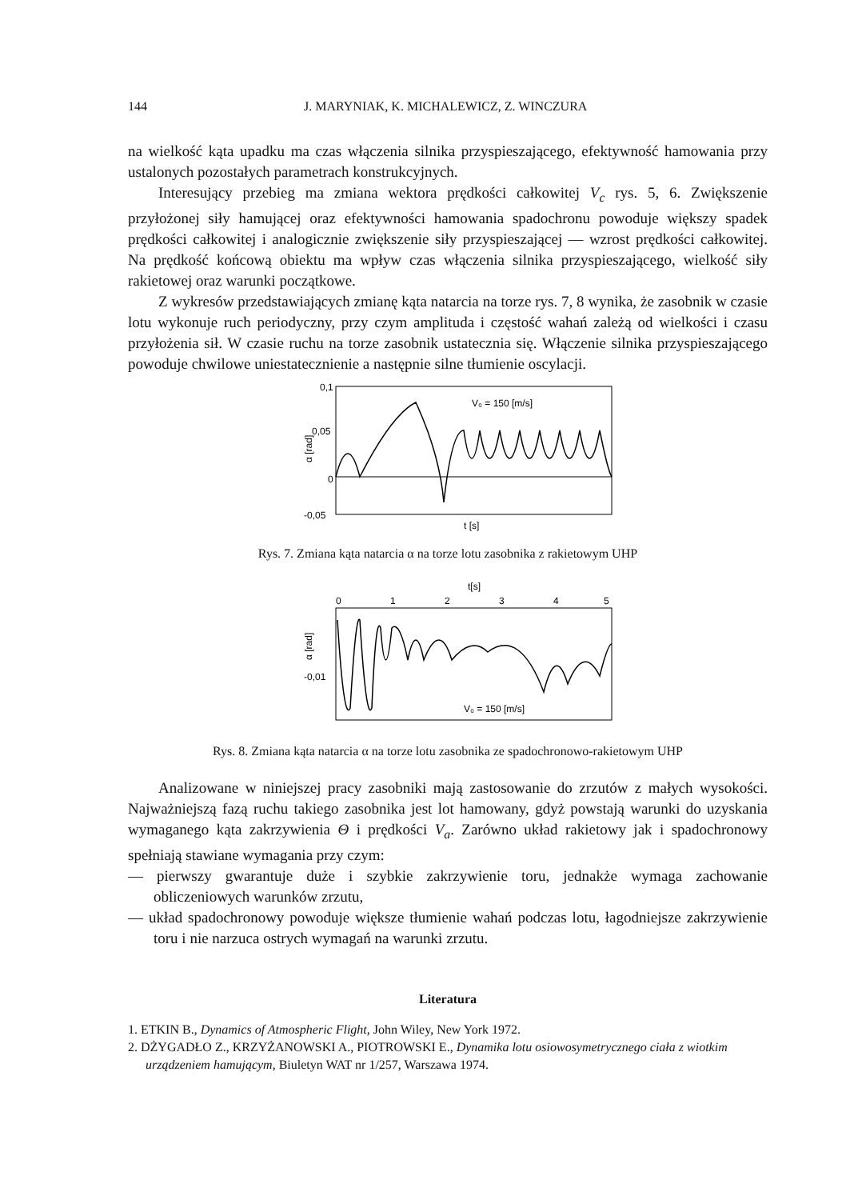144 J. MARYNIAK, K. MICHALEWICZ, Z. WINCZURA
na wielkość kąta upadku ma czas włączenia silnika przyspieszającego, efektywność hamowania przy ustalonych pozostałych parametrach konstrukcyjnych.
Interesujący przebieg ma zmiana wektora prędkości całkowitej V<sub>c</sub> rys. 5, 6. Zwiększenie przyłożonej siły hamującej oraz efektywności hamowania spadochronu powoduje większy spadek prędkości całkowitej i analogicznie zwiększenie siły przyspieszającej — wzrost prędkości całkowitej. Na prędkość końcową obiektu ma wpływ czas włączenia silnika przyspieszającego, wielkość siły rakietowej oraz warunki początkowe.
Z wykresów przedstawiających zmianę kąta natarcia na torze rys. 7, 8 wynika, że zasobnik w czasie lotu wykonuje ruch periodyczny, przy czym amplituda i częstość wahań zależą od wielkości i czasu przyłożenia sił. W czasie ruchu na torze zasobnik ustatecznia się. Włączenie silnika przyspieszającego powoduje chwilowe uniestatecznienie a następnie silne tłumienie oscylacji.
α [rad]
0,1
0,05
0
-0,05
V₀ = 150 [m/s]
t [s]
Rys. 7. Zmiana kąta natarcia α na torze lotu zasobnika z rakietowym UHP
t[s]
0
1
2
3
4
5
α [rad]
-0,01
V₀ = 150 [m/s]
Rys. 8. Zmiana kąta natarcia α na torze lotu zasobnika ze spadochronowo-rakietowym UHP
Analizowane w niniejszej pracy zasobniki mają zastosowanie do zrzutów z małych wysokości. Najważniejszą fazą ruchu takiego zasobnika jest lot hamowany, gdyż powstają warunki do uzyskania wymaganego kąta zakrzywienia Θ i prędkości V<sub>a</sub>. Zarówno układ rakietowy jak i spadochronowy spełniają stawiane wymagania przy czym:
— pierwszy gwarantuje duże i szybkie zakrzywienie toru, jednakże wymaga zachowanie obliczeniowych warunków zrzutu,
— układ spadochronowy powoduje większe tłumienie wahań podczas lotu, łagodniejsze zakrzywienie toru i nie narzuca ostrych wymagań na warunki zrzutu.
Literatura
1. ETKIN B., Dynamics of Atmospheric Flight, John Wiley, New York 1972.
2. DŻYGADŁO Z., KRZYŻANOWSKI A., PIOTROWSKI E., Dynamika lotu osiowosymetrycznego ciała z wiotkim urządzeniem hamującym, Biuletyn WAT nr 1/257, Warszawa 1974.